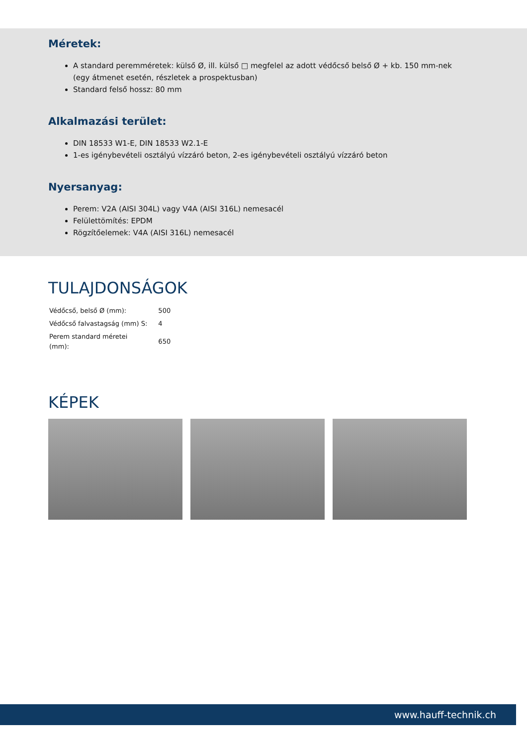Méretek:
A standard peremméretek: külső Ø, ill. külső □ megfelel az adott védőcső belső Ø + kb. 150 mm-nek
(egy átmenet esetén, részletek a prospektusban)
Standard felső hossz: 80 mm
Alkalmazási terület:
DIN 18533 W1-E, DIN 18533 W2.1-E
1-es igénybevételi osztályú vízzáró beton, 2-es igénybevételi osztályú vízzáró beton
Nyersanyag:
Perem: V2A (AISI 304L) vagy V4A (AISI 316L) nemesacél
Felülettömítés: EPDM
Rögzítőelemek: V4A (AISI 316L) nemesacél
TULAJDONSÁGOK
| Védőcső, belső Ø (mm): | 500 |
| Védőcső falvastagság (mm) S: | 4 |
| Perem standard méretei (mm): | 650 |
KÉPEK
www.hauff-technik.ch